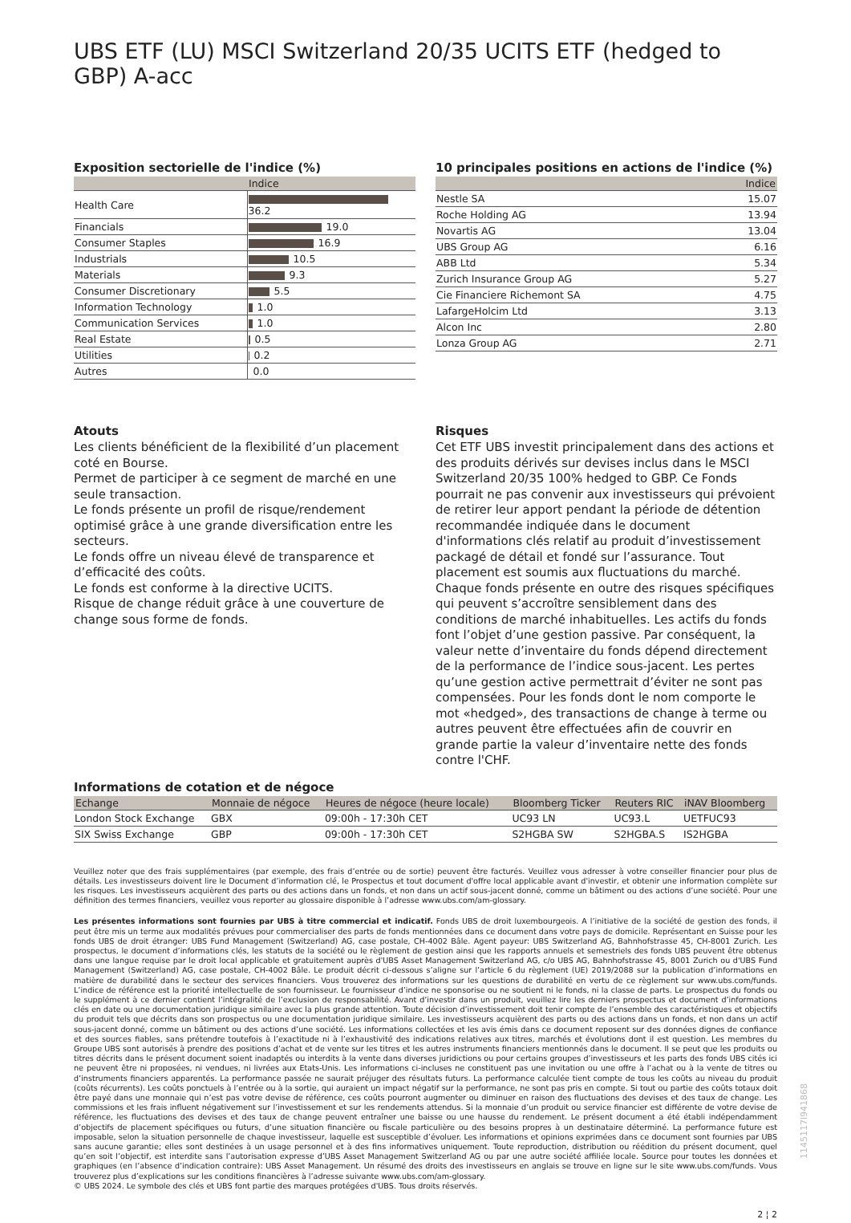UBS ETF (LU) MSCI Switzerland 20/35 UCITS ETF (hedged to GBP) A-acc
Exposition sectorielle de l'indice (%)
| | Indice |
| --- | --- |
| Health Care | 36.2 |
| Financials | 19.0 |
| Consumer Staples | 16.9 |
| Industrials | 10.5 |
| Materials | 9.3 |
| Consumer Discretionary | 5.5 |
| Information Technology | 1.0 |
| Communication Services | 1.0 |
| Real Estate | 0.5 |
| Utilities | 0.2 |
| Autres | 0.0 |
10 principales positions en actions de l'indice (%)
| | Indice |
| --- | --- |
| Nestle SA | 15.07 |
| Roche Holding AG | 13.94 |
| Novartis AG | 13.04 |
| UBS Group AG | 6.16 |
| ABB Ltd | 5.34 |
| Zurich Insurance Group AG | 5.27 |
| Cie Financiere Richemont SA | 4.75 |
| LafargeHolcim Ltd | 3.13 |
| Alcon Inc | 2.80 |
| Lonza Group AG | 2.71 |
Atouts
Les clients bénéficient de la flexibilité d’un placement coté en Bourse.
Permet de participer à ce segment de marché en une seule transaction.
Le fonds présente un profil de risque/rendement optimisé grâce à une grande diversification entre les secteurs.
Le fonds offre un niveau élevé de transparence et d’efficacité des coûts.
Le fonds est conforme à la directive UCITS.
Risque de change réduit grâce à une couverture de change sous forme de fonds.
Risques
Cet ETF UBS investit principalement dans des actions et des produits dérivés sur devises inclus dans le MSCI Switzerland 20/35 100% hedged to GBP. Ce Fonds pourrait ne pas convenir aux investisseurs qui prévoient de retirer leur apport pendant la période de détention recommandée indiquée dans le document d'informations clés relatif au produit d’investissement packagé de détail et fondé sur l’assurance. Tout placement est soumis aux fluctuations du marché. Chaque fonds présente en outre des risques spécifiques qui peuvent s’accroître sensiblement dans des conditions de marché inhabituelles. Les actifs du fonds font l’objet d’une gestion passive. Par conséquent, la valeur nette d’inventaire du fonds dépend directement de la performance de l’indice sous-jacent. Les pertes qu’une gestion active permettrait d’éviter ne sont pas compensées. Pour les fonds dont le nom comporte le mot «hedged», des transactions de change à terme ou autres peuvent être effectuées afin de couvrir en grande partie la valeur d’inventaire nette des fonds contre l'CHF.
Informations de cotation et de négoce
| Echange | Monnaie de négoce | Heures de négoce (heure locale) | Bloomberg Ticker | Reuters RIC | iNAV Bloomberg |
| --- | --- | --- | --- | --- | --- |
| London Stock Exchange | GBX | 09:00h - 17:30h CET | UC93 LN | UC93.L | UETFUC93 |
| SIX Swiss Exchange | GBP | 09:00h - 17:30h CET | S2HGBA SW | S2HGBA.S | IS2HGBA |
Veuillez noter que des frais supplémentaires (par exemple, des frais d’entrée ou de sortie) peuvent être facturés. Veuillez vous adresser à votre conseiller financier pour plus de détails. Les investisseurs doivent lire le Document d’information clé, le Prospectus et tout document d'offre local applicable avant d'investir, et obtenir une information complète sur les risques. Les investisseurs acquièrent des parts ou des actions dans un fonds, et non dans un actif sous-jacent donné, comme un bâtiment ou des actions d’une société. Pour une définition des termes financiers, veuillez vous reporter au glossaire disponible à l’adresse www.ubs.com/am-glossary.
Les présentes informations sont fournies par UBS à titre commercial et indicatif. Fonds UBS de droit luxembourgeois. A l’initiative de la société de gestion des fonds, il peut être mis un terme aux modalités prévues pour commercialiser des parts de fonds mentionnées dans ce document dans votre pays de domicile. Représentant en Suisse pour les fonds UBS de droit étranger: UBS Fund Management (Switzerland) AG, case postale, CH-4002 Bâle. Agent payeur: UBS Switzerland AG, Bahnhofstrasse 45, CH-8001 Zurich. Les prospectus, le document d’informations clés, les statuts de la société ou le règlement de gestion ainsi que les rapports annuels et semestriels des fonds UBS peuvent être obtenus dans une langue requise par le droit local applicable et gratuitement auprès d'UBS Asset Management Switzerland AG, c/o UBS AG, Bahnhofstrasse 45, 8001 Zurich ou d'UBS Fund Management (Switzerland) AG, case postale, CH-4002 Bâle. Le produit décrit ci-dessous s’aligne sur l’article 6 du règlement (UE) 2019/2088 sur la publication d’informations en matière de durabilité dans le secteur des services financiers. Vous trouverez des informations sur les questions de durabilité en vertu de ce règlement sur www.ubs.com/funds. L’indice de référence est la priorité intellectuelle de son fournisseur. Le fournisseur d’indice ne sponsorise ou ne soutient ni le fonds, ni la classe de parts. Le prospectus du fonds ou le supplément à ce dernier contient l’intégralité de l’exclusion de responsabilité. Avant d’investir dans un produit, veuillez lire les derniers prospectus et document d’informations clés en date ou une documentation juridique similaire avec la plus grande attention. Toute décision d’investissement doit tenir compte de l’ensemble des caractéristiques et objectifs du produit tels que décrits dans son prospectus ou une documentation juridique similaire. Les investisseurs acquièrent des parts ou des actions dans un fonds, et non dans un actif sous-jacent donné, comme un bâtiment ou des actions d’une société. Les informations collectées et les avis émis dans ce document reposent sur des données dignes de confiance et des sources fiables, sans prétendre toutefois à l’exactitude ni à l’exhaustivité des indications relatives aux titres, marchés et évolutions dont il est question. Les membres du Groupe UBS sont autorisés à prendre des positions d’achat et de vente sur les titres et les autres instruments financiers mentionnés dans le document. Il se peut que les produits ou titres décrits dans le présent document soient inadaptés ou interdits à la vente dans diverses juridictions ou pour certains groupes d’investisseurs et les parts des fonds UBS cités ici ne peuvent être ni proposées, ni vendues, ni livrées aux Etats-Unis. Les informations ci-incluses ne constituent pas une invitation ou une offre à l’achat ou à la vente de titres ou d’instruments financiers apparentés. La performance passée ne saurait préjuger des résultats futurs. La performance calculée tient compte de tous les coûts au niveau du produit (coûts récurrents). Les coûts ponctuels à l’entrée ou à la sortie, qui auraient un impact négatif sur la performance, ne sont pas pris en compte. Si tout ou partie des coûts totaux doit être payé dans une monnaie qui n’est pas votre devise de référence, ces coûts pourront augmenter ou diminuer en raison des fluctuations des devises et des taux de change. Les commissions et les frais influent négativement sur l’investissement et sur les rendements attendus. Si la monnaie d’un produit ou service financier est différente de votre devise de référence, les fluctuations des devises et des taux de change peuvent entraîner une baisse ou une hausse du rendement. Le présent document a été établi indépendamment d’objectifs de placement spécifiques ou futurs, d’une situation financière ou fiscale particulière ou des besoins propres à un destinataire déterminé. La performance future est imposable, selon la situation personnelle de chaque investisseur, laquelle est susceptible d’évoluer. Les informations et opinions exprimées dans ce document sont fournies par UBS sans aucune garantie; elles sont destinées à un usage personnel et à des fins informatives uniquement. Toute reproduction, distribution ou réédition du présent document, quel qu’en soit l’objectif, est interdite sans l’autorisation expresse d’UBS Asset Management Switzerland AG ou par une autre société affiliée locale. Source pour toutes les données et graphiques (en l’absence d’indication contraire): UBS Asset Management. Un résumé des droits des investisseurs en anglais se trouve en ligne sur le site www.ubs.com/funds. Vous trouverez plus d’explications sur les conditions financières à l’adresse suivante www.ubs.com/am-glossary.
© UBS 2024. Le symbole des clés et UBS font partie des marques protégées d'UBS. Tous droits réservés.
2 ¦ 2
1145117l941868